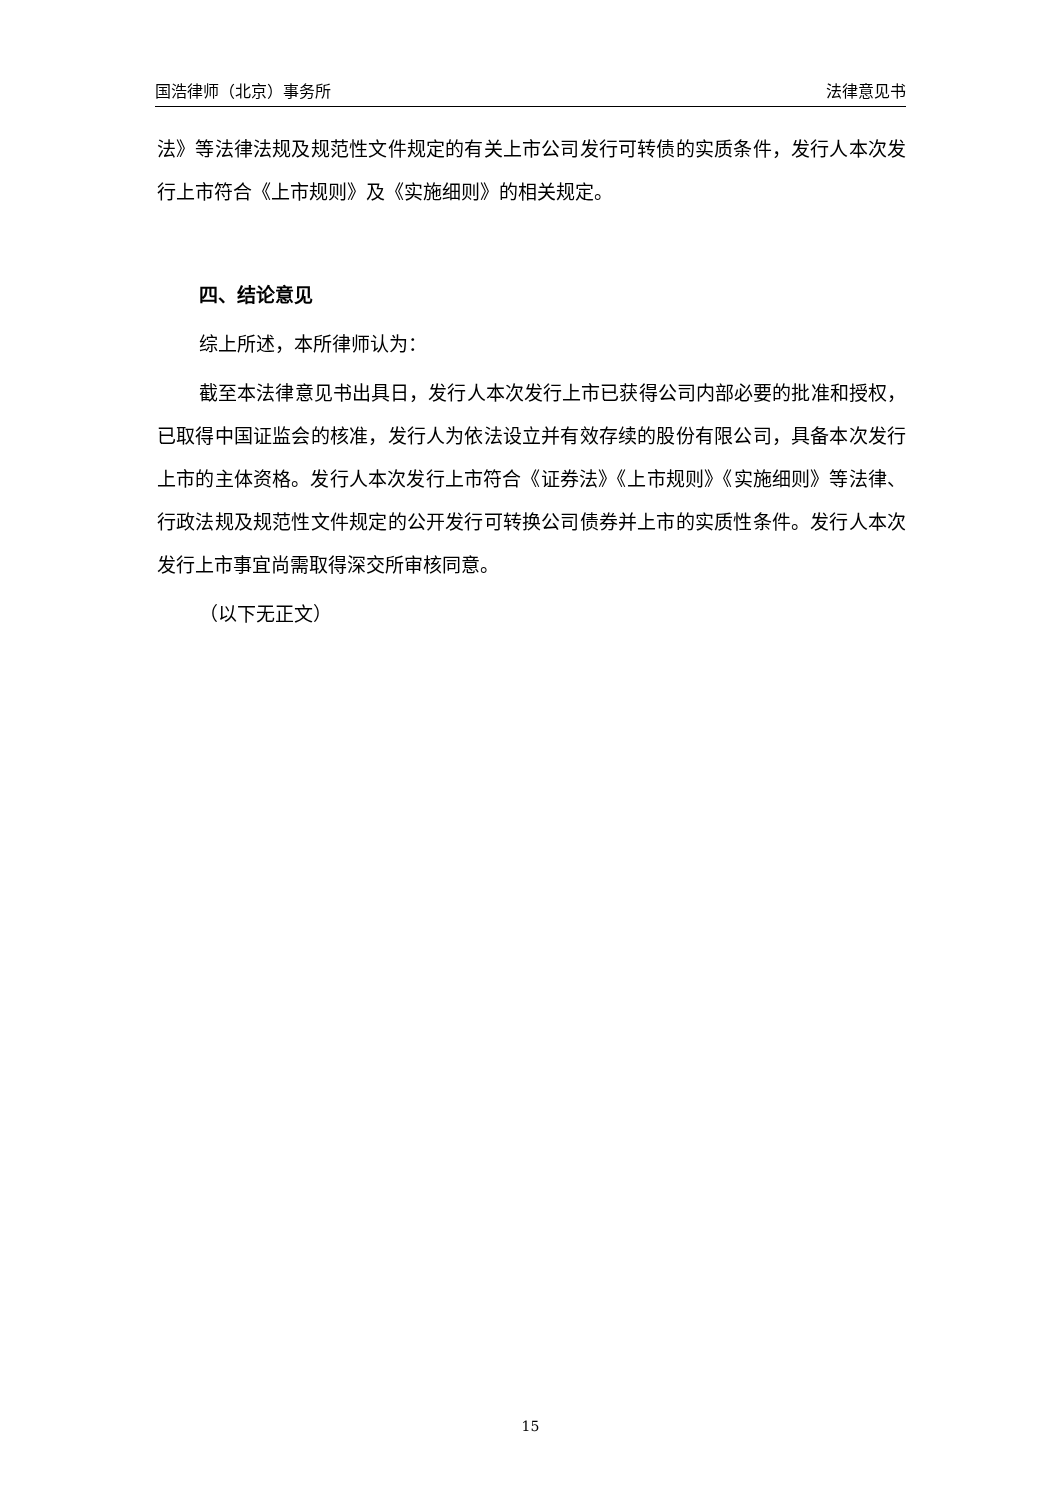国浩律师（北京）事务所 法律意见书
法》等法律法规及规范性文件规定的有关上市公司发行可转债的实质条件，发行人本次发行上市符合《上市规则》及《实施细则》的相关规定。
四、结论意见
综上所述，本所律师认为：
截至本法律意见书出具日，发行人本次发行上市已获得公司内部必要的批准和授权，已取得中国证监会的核准，发行人为依法设立并有效存续的股份有限公司，具备本次发行上市的主体资格。发行人本次发行上市符合《证券法》《上市规则》《实施细则》等法律、行政法规及规范性文件规定的公开发行可转换公司债券并上市的实质性条件。发行人本次发行上市事宜尚需取得深交所审核同意。
（以下无正文）
15